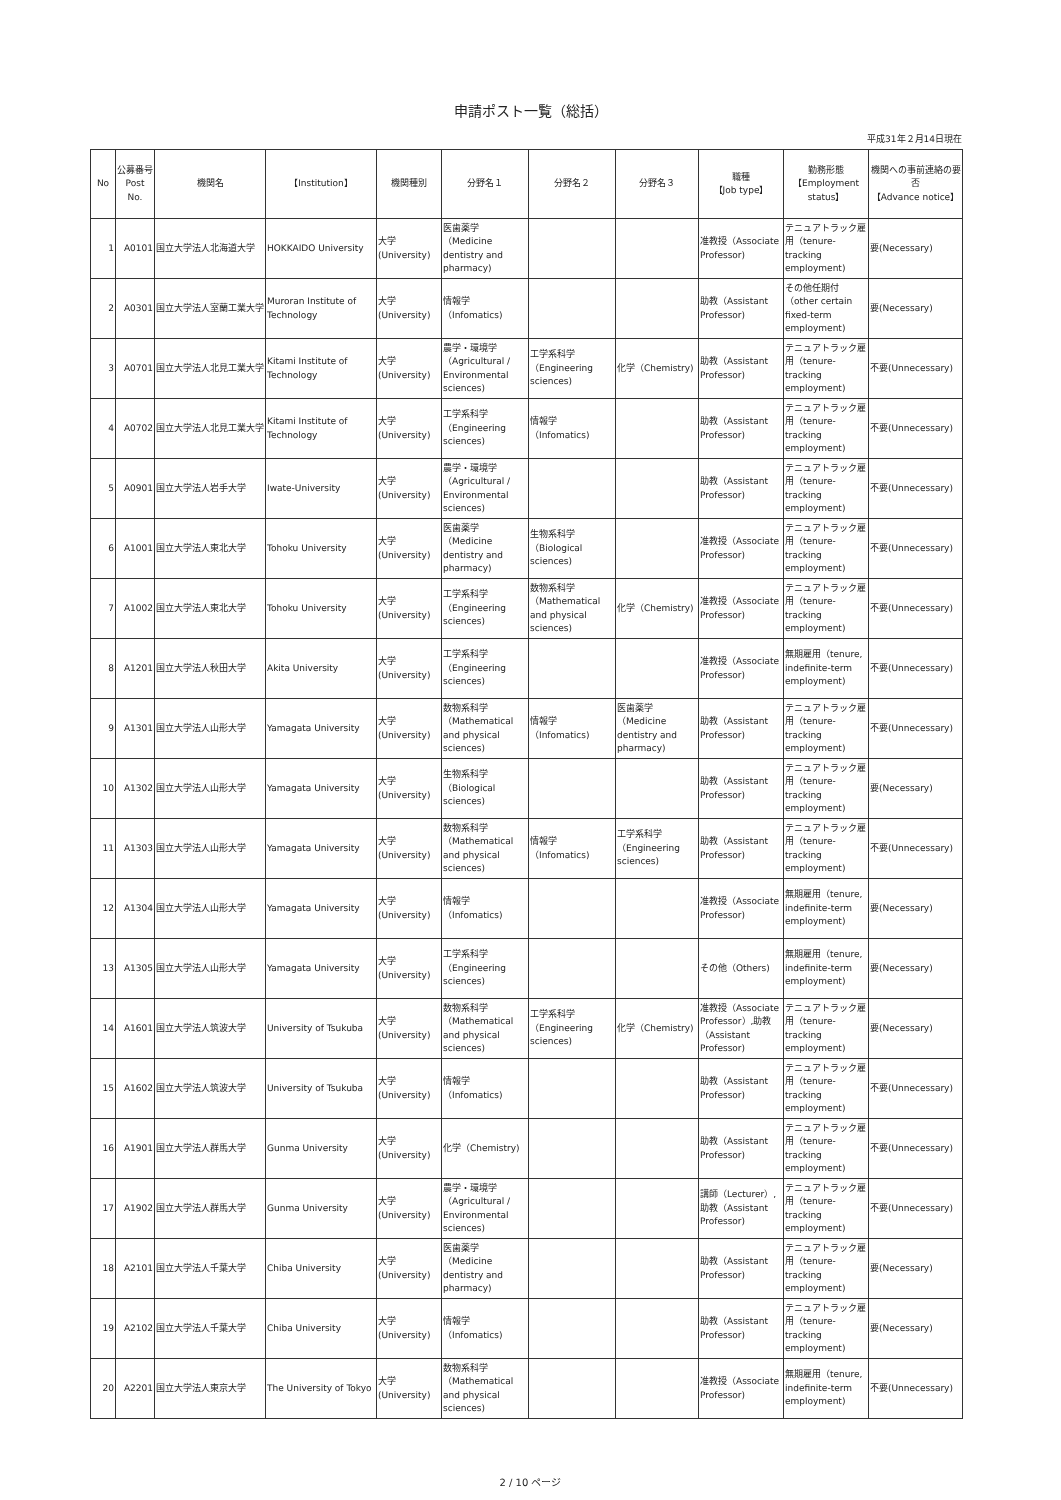申請ポスト一覧（総括）
平成31年２月14日現在
| No | 公募番号 Post No. | 機関名 | 【Institution】 | 機関種別 | 分野名１ | 分野名２ | 分野名３ | 職種 【Job type】 | 勤務形態 【Employment status】 | 機関への事前連絡の要否 【Advance notice】 |
| --- | --- | --- | --- | --- | --- | --- | --- | --- | --- | --- |
| 1 | A0101 | 国立大学法人北海道大学 | HOKKAIDO University | 大学(University) | 医歯薬学（Medicine dentistry and pharmacy) | | | 准教授（Associate Professor) | テニュアトラック雇用（tenure-tracking employment) | 要(Necessary) |
| 2 | A0301 | 国立大学法人室蘭工業大学 | Muroran Institute of Technology | 大学(University) | 情報学（Infomatics) | | | 助教（Assistant Professor) | その他任期付（other certain fixed-term employment) | 要(Necessary) |
| 3 | A0701 | 国立大学法人北見工業大学 | Kitami Institute of Technology | 大学(University) | 農学・環境学（Agricultural / Environmental sciences) | 工学系科学（Engineering sciences) | 化学（Chemistry) | 助教（Assistant Professor) | テニュアトラック雇用（tenure-tracking employment) | 不要(Unnecessary) |
| 4 | A0702 | 国立大学法人北見工業大学 | Kitami Institute of Technology | 大学(University) | 工学系科学（Engineering sciences) | 情報学（Infomatics) | | 助教（Assistant Professor) | テニュアトラック雇用（tenure-tracking employment) | 不要(Unnecessary) |
| 5 | A0901 | 国立大学法人岩手大学 | Iwate-University | 大学(University) | 農学・環境学（Agricultural / Environmental sciences) | | | 助教（Assistant Professor) | テニュアトラック雇用（tenure-tracking employment) | 不要(Unnecessary) |
| 6 | A1001 | 国立大学法人東北大学 | Tohoku University | 大学(University) | 医歯薬学（Medicine dentistry and pharmacy) | 生物系科学（Biological sciences) | | 准教授（Associate Professor) | テニュアトラック雇用（tenure-tracking employment) | 不要(Unnecessary) |
| 7 | A1002 | 国立大学法人東北大学 | Tohoku University | 大学(University) | 工学系科学（Engineering sciences) | 数物系科学（Mathematical and physical sciences) | 化学（Chemistry) | 准教授（Associate Professor) | テニュアトラック雇用（tenure-tracking employment) | 不要(Unnecessary) |
| 8 | A1201 | 国立大学法人秋田大学 | Akita University | 大学(University) | 工学系科学（Engineering sciences) | | | 准教授（Associate Professor) | 無期雇用（tenure, indefinite-term employment) | 不要(Unnecessary) |
| 9 | A1301 | 国立大学法人山形大学 | Yamagata University | 大学(University) | 数物系科学（Mathematical and physical sciences) | 情報学（Infomatics) | 医歯薬学（Medicine dentistry and pharmacy) | 助教（Assistant Professor) | テニュアトラック雇用（tenure-tracking employment) | 不要(Unnecessary) |
| 10 | A1302 | 国立大学法人山形大学 | Yamagata University | 大学(University) | 生物系科学（Biological sciences) | | | 助教（Assistant Professor) | テニュアトラック雇用（tenure-tracking employment) | 要(Necessary) |
| 11 | A1303 | 国立大学法人山形大学 | Yamagata University | 大学(University) | 数物系科学（Mathematical and physical sciences) | 情報学（Infomatics) | 工学系科学（Engineering sciences) | 助教（Assistant Professor) | テニュアトラック雇用（tenure-tracking employment) | 不要(Unnecessary) |
| 12 | A1304 | 国立大学法人山形大学 | Yamagata University | 大学(University) | 情報学（Infomatics) | | | 准教授（Associate Professor) | 無期雇用（tenure, indefinite-term employment) | 要(Necessary) |
| 13 | A1305 | 国立大学法人山形大学 | Yamagata University | 大学(University) | 工学系科学（Engineering sciences) | | | その他（Others) | 無期雇用（tenure, indefinite-term employment) | 要(Necessary) |
| 14 | A1601 | 国立大学法人筑波大学 | University of Tsukuba | 大学(University) | 数物系科学（Mathematical and physical sciences) | 工学系科学（Engineering sciences) | 化学（Chemistry) | 准教授（Associate Professor）,助教（Assistant Professor) | テニュアトラック雇用（tenure-tracking employment) | 要(Necessary) |
| 15 | A1602 | 国立大学法人筑波大学 | University of Tsukuba | 大学(University) | 情報学（Infomatics) | | | 助教（Assistant Professor) | テニュアトラック雇用（tenure-tracking employment) | 不要(Unnecessary) |
| 16 | A1901 | 国立大学法人群馬大学 | Gunma University | 大学(University) | 化学（Chemistry) | | | 助教（Assistant Professor) | テニュアトラック雇用（tenure-tracking employment) | 不要(Unnecessary) |
| 17 | A1902 | 国立大学法人群馬大学 | Gunma University | 大学(University) | 農学・環境学（Agricultural / Environmental sciences) | | | 講師（Lecturer）,助教（Assistant Professor) | テニュアトラック雇用（tenure-tracking employment) | 不要(Unnecessary) |
| 18 | A2101 | 国立大学法人千葉大学 | Chiba University | 大学(University) | 医歯薬学（Medicine dentistry and pharmacy) | | | 助教（Assistant Professor) | テニュアトラック雇用（tenure-tracking employment) | 要(Necessary) |
| 19 | A2102 | 国立大学法人千葉大学 | Chiba University | 大学(University) | 情報学（Infomatics) | | | 助教（Assistant Professor) | テニュアトラック雇用（tenure-tracking employment) | 要(Necessary) |
| 20 | A2201 | 国立大学法人東京大学 | The University of Tokyo | 大学(University) | 数物系科学（Mathematical and physical sciences) | | | 准教授（Associate Professor) | 無期雇用（tenure, indefinite-term employment) | 不要(Unnecessary) |
2 / 10 ページ